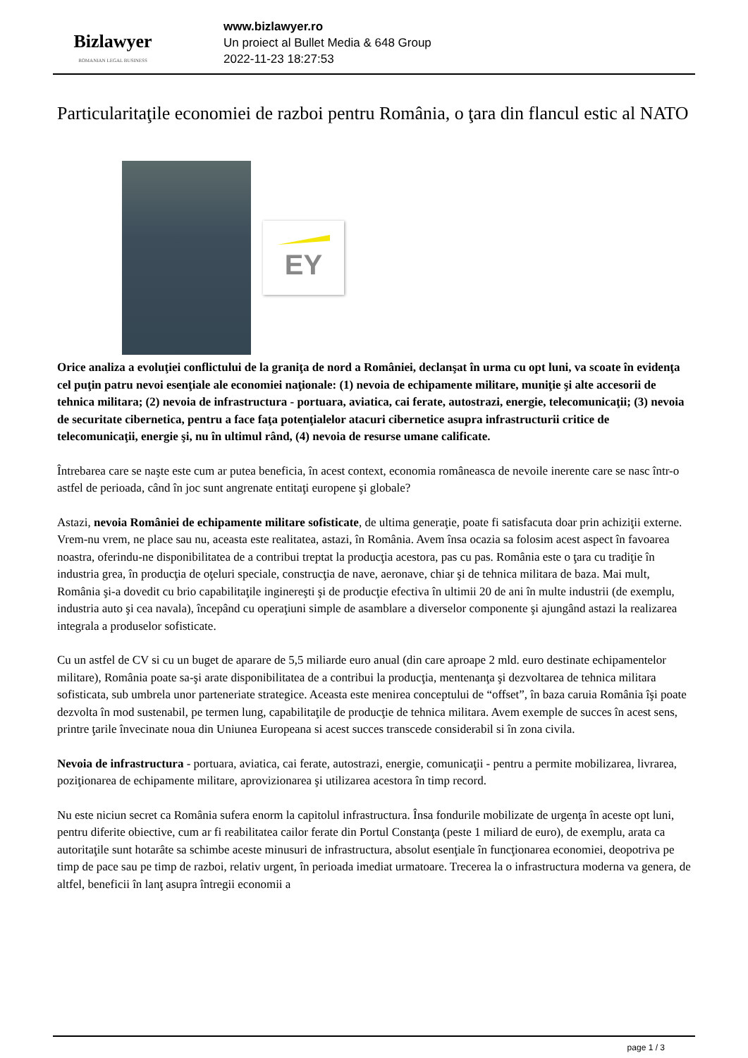Bizlawyer
ROMANIAN LEGAL BUSINESS
www.bizlawyer.ro
Un proiect al Bullet Media & 648 Group
2022-11-23 18:27:53
Particularitaţile economiei de razboi pentru România, o ţara din flancul estic al NATO
EY
Orice analiza a evoluţiei conflictului de la graniţa de nord a României, declanşat în urma cu opt luni, va scoate în evidenţa cel puţin patru nevoi esenţiale ale economiei naţionale: (1) nevoia de echipamente militare, muniţie şi alte accesorii de tehnica militara; (2) nevoia de infrastructura - portuara, aviatica, cai ferate, autostrazi, energie, telecomunicaţii; (3) nevoia de securitate cibernetica, pentru a face faţa potenţialelor atacuri cibernetice asupra infrastructurii critice de telecomunicaţii, energie şi, nu în ultimul rând, (4) nevoia de resurse umane calificate.
Întrebarea care se naşte este cum ar putea beneficia, în acest context, economia româneasca de nevoile inerente care se nasc într-o astfel de perioada, când în joc sunt angrenate entitaţi europene şi globale?
Astazi, nevoia României de echipamente militare sofisticate, de ultima generaţie, poate fi satisfacuta doar prin achiziţii externe. Vrem-nu vrem, ne place sau nu, aceasta este realitatea, astazi, în România. Avem însa ocazia sa folosim acest aspect în favoarea noastra, oferindu-ne disponibilitatea de a contribui treptat la producţia acestora, pas cu pas. România este o ţara cu tradiţie în industria grea, în producţia de oţeluri speciale, construcţia de nave, aeronave, chiar şi de tehnica militara de baza. Mai mult, România şi-a dovedit cu brio capabilitaţile inginereşti şi de producţie efectiva în ultimii 20 de ani în multe industrii (de exemplu, industria auto şi cea navala), începând cu operaţiuni simple de asamblare a diverselor componente şi ajungând astazi la realizarea integrala a produselor sofisticate.
Cu un astfel de CV si cu un buget de aparare de 5,5 miliarde euro anual (din care aproape 2 mld. euro destinate echipamentelor militare), România poate sa-şi arate disponibilitatea de a contribui la producţia, mentenanţa şi dezvoltarea de tehnica militara sofisticata, sub umbrela unor parteneriate strategice. Aceasta este menirea conceptului de “offset”, în baza caruia România îşi poate dezvolta în mod sustenabil, pe termen lung, capabilitaţile de producţie de tehnica militara. Avem exemple de succes în acest sens, printre ţarile învecinate noua din Uniunea Europeana si acest succes transcede considerabil si în zona civila.
Nevoia de infrastructura - portuara, aviatica, cai ferate, autostrazi, energie, comunicaţii - pentru a permite mobilizarea, livrarea, poziţionarea de echipamente militare, aprovizionarea şi utilizarea acestora în timp record.
Nu este niciun secret ca România sufera enorm la capitolul infrastructura. Însa fondurile mobilizate de urgenţa în aceste opt luni, pentru diferite obiective, cum ar fi reabilitatea cailor ferate din Portul Constanţa (peste 1 miliard de euro), de exemplu, arata ca autoritaţile sunt hotarâte sa schimbe aceste minusuri de infrastructura, absolut esenţiale în funcţionarea economiei, deopotriva pe timp de pace sau pe timp de razboi, relativ urgent, în perioada imediat urmatoare. Trecerea la o infrastructura moderna va genera, de altfel, beneficii în lanţ asupra întregii economii a
page 1 / 3